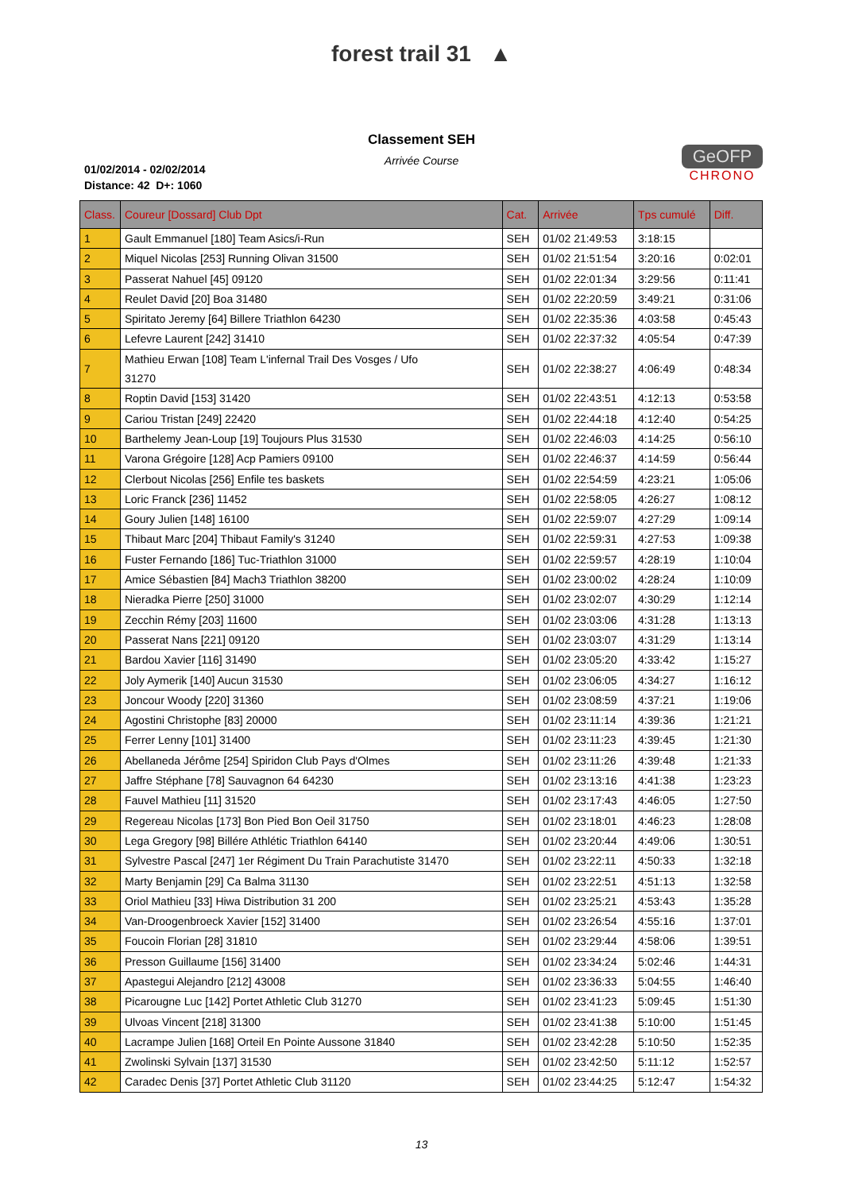forest trail 31 ▲
Classement SEH
Arrivée Course
01/02/2014 - 02/02/2014
Distance: 42 D+: 1060
GeOFP
CHRONO
| Class. | Coureur [Dossard] Club Dpt | Cat. | Arrivée | Tps cumulé | Diff. |
| --- | --- | --- | --- | --- | --- |
| 1 | Gault Emmanuel [180] Team Asics/i-Run | SEH | 01/02 21:49:53 | 3:18:15 | |
| 2 | Miquel Nicolas [253] Running Olivan 31500 | SEH | 01/02 21:51:54 | 3:20:16 | 0:02:01 |
| 3 | Passerat Nahuel [45] 09120 | SEH | 01/02 22:01:34 | 3:29:56 | 0:11:41 |
| 4 | Reulet David [20] Boa 31480 | SEH | 01/02 22:20:59 | 3:49:21 | 0:31:06 |
| 5 | Spiritato Jeremy [64] Billere Triathlon 64230 | SEH | 01/02 22:35:36 | 4:03:58 | 0:45:43 |
| 6 | Lefevre Laurent [242] 31410 | SEH | 01/02 22:37:32 | 4:05:54 | 0:47:39 |
| 7 | Mathieu Erwan [108] Team L'infernal Trail Des Vosges / Ufo 31270 | SEH | 01/02 22:38:27 | 4:06:49 | 0:48:34 |
| 8 | Roptin David [153] 31420 | SEH | 01/02 22:43:51 | 4:12:13 | 0:53:58 |
| 9 | Cariou Tristan [249] 22420 | SEH | 01/02 22:44:18 | 4:12:40 | 0:54:25 |
| 10 | Barthelemy Jean-Loup [19] Toujours Plus 31530 | SEH | 01/02 22:46:03 | 4:14:25 | 0:56:10 |
| 11 | Varona Grégoire [128] Acp Pamiers 09100 | SEH | 01/02 22:46:37 | 4:14:59 | 0:56:44 |
| 12 | Clerbout Nicolas [256] Enfile tes baskets | SEH | 01/02 22:54:59 | 4:23:21 | 1:05:06 |
| 13 | Loric Franck [236] 11452 | SEH | 01/02 22:58:05 | 4:26:27 | 1:08:12 |
| 14 | Goury Julien [148] 16100 | SEH | 01/02 22:59:07 | 4:27:29 | 1:09:14 |
| 15 | Thibaut Marc [204] Thibaut Family's 31240 | SEH | 01/02 22:59:31 | 4:27:53 | 1:09:38 |
| 16 | Fuster Fernando [186] Tuc-Triathlon 31000 | SEH | 01/02 22:59:57 | 4:28:19 | 1:10:04 |
| 17 | Amice Sébastien [84] Mach3 Triathlon 38200 | SEH | 01/02 23:00:02 | 4:28:24 | 1:10:09 |
| 18 | Nieradka Pierre [250] 31000 | SEH | 01/02 23:02:07 | 4:30:29 | 1:12:14 |
| 19 | Zecchin Rémy [203] 11600 | SEH | 01/02 23:03:06 | 4:31:28 | 1:13:13 |
| 20 | Passerat Nans [221] 09120 | SEH | 01/02 23:03:07 | 4:31:29 | 1:13:14 |
| 21 | Bardou Xavier [116] 31490 | SEH | 01/02 23:05:20 | 4:33:42 | 1:15:27 |
| 22 | Joly Aymerik [140] Aucun 31530 | SEH | 01/02 23:06:05 | 4:34:27 | 1:16:12 |
| 23 | Joncour Woody [220] 31360 | SEH | 01/02 23:08:59 | 4:37:21 | 1:19:06 |
| 24 | Agostini Christophe [83] 20000 | SEH | 01/02 23:11:14 | 4:39:36 | 1:21:21 |
| 25 | Ferrer Lenny [101] 31400 | SEH | 01/02 23:11:23 | 4:39:45 | 1:21:30 |
| 26 | Abellaneda Jérôme [254] Spiridon Club Pays d'Olmes | SEH | 01/02 23:11:26 | 4:39:48 | 1:21:33 |
| 27 | Jaffre Stéphane [78] Sauvagnon 64 64230 | SEH | 01/02 23:13:16 | 4:41:38 | 1:23:23 |
| 28 | Fauvel Mathieu [11] 31520 | SEH | 01/02 23:17:43 | 4:46:05 | 1:27:50 |
| 29 | Regereau Nicolas [173] Bon Pied Bon Oeil 31750 | SEH | 01/02 23:18:01 | 4:46:23 | 1:28:08 |
| 30 | Lega Gregory [98] Billére Athlétic Triathlon 64140 | SEH | 01/02 23:20:44 | 4:49:06 | 1:30:51 |
| 31 | Sylvestre Pascal [247] 1er Régiment Du Train Parachutiste 31470 | SEH | 01/02 23:22:11 | 4:50:33 | 1:32:18 |
| 32 | Marty Benjamin [29] Ca Balma 31130 | SEH | 01/02 23:22:51 | 4:51:13 | 1:32:58 |
| 33 | Oriol Mathieu [33] Hiwa Distribution 31 200 | SEH | 01/02 23:25:21 | 4:53:43 | 1:35:28 |
| 34 | Van-Droogenbroeck Xavier [152] 31400 | SEH | 01/02 23:26:54 | 4:55:16 | 1:37:01 |
| 35 | Foucoin Florian [28] 31810 | SEH | 01/02 23:29:44 | 4:58:06 | 1:39:51 |
| 36 | Presson Guillaume [156] 31400 | SEH | 01/02 23:34:24 | 5:02:46 | 1:44:31 |
| 37 | Apastegui Alejandro [212] 43008 | SEH | 01/02 23:36:33 | 5:04:55 | 1:46:40 |
| 38 | Picarougne Luc [142] Portet Athletic Club 31270 | SEH | 01/02 23:41:23 | 5:09:45 | 1:51:30 |
| 39 | Ulvoas Vincent [218] 31300 | SEH | 01/02 23:41:38 | 5:10:00 | 1:51:45 |
| 40 | Lacrampe Julien [168] Orteil En Pointe Aussone 31840 | SEH | 01/02 23:42:28 | 5:10:50 | 1:52:35 |
| 41 | Zwolinski Sylvain [137] 31530 | SEH | 01/02 23:42:50 | 5:11:12 | 1:52:57 |
| 42 | Caradec Denis [37] Portet Athletic Club 31120 | SEH | 01/02 23:44:25 | 5:12:47 | 1:54:32 |
13